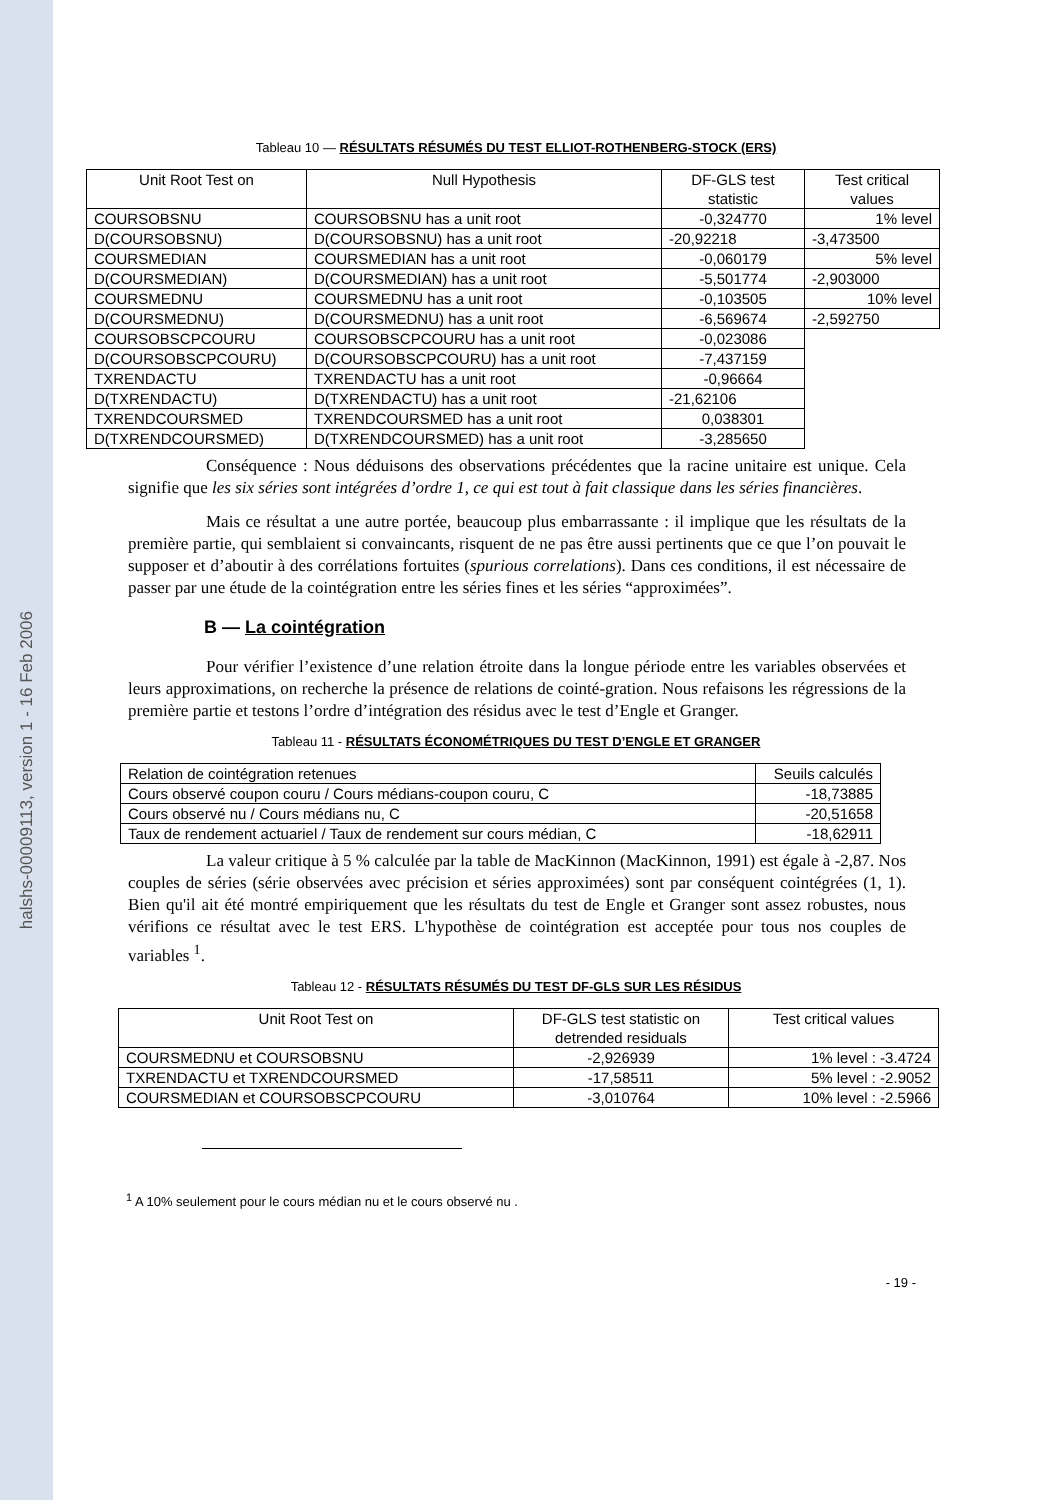halshs-00009113, version 1 - 16 Feb 2006
Tableau 10 — RÉSULTATS RÉSUMÉS DU TEST ELLIOT-ROTHENBERG-STOCK (ERS)
| Unit Root Test on | Null Hypothesis | DF-GLS test statistic | Test critical values |
| --- | --- | --- | --- |
| COURSOBSNU | COURSOBSNU has a unit root | -0,324770 | 1% level |
| D(COURSOBSNU) | D(COURSOBSNU) has a unit root | -20,92218 | -3,473500 |
| COURSMEDIAN | COURSMEDIAN has a unit root | -0,060179 | 5% level |
| D(COURSMEDIAN) | D(COURSMEDIAN) has a unit root | -5,501774 | -2,903000 |
| COURSMEDNU | COURSMEDNU has a unit root | -0,103505 | 10% level |
| D(COURSMEDNU) | D(COURSMEDNU) has a unit root | -6,569674 | -2,592750 |
| COURSOBSCPCOURU | COURSOBSCPCOURU has a unit root | -0,023086 | |
| D(COURSOBSCPCOURU) | D(COURSOBSCPCOURU) has a unit root | -7,437159 | |
| TXRENDACTU | TXRENDACTU has a unit root | -0,96664 | |
| D(TXRENDACTU) | D(TXRENDACTU) has a unit root | -21,62106 | |
| TXRENDCOURSMED | TXRENDCOURSMED has a unit root | 0,038301 | |
| D(TXRENDCOURSMED) | D(TXRENDCOURSMED) has a unit root | -3,285650 | |
Conséquence : Nous déduisons des observations précédentes que la racine unitaire est unique. Cela signifie que les six séries sont intégrées d’ordre 1, ce qui est tout à fait classique dans les séries financières.
Mais ce résultat a une autre portée, beaucoup plus embarrassante : il implique que les résultats de la première partie, qui semblaient si convaincants, risquent de ne pas être aussi pertinents que ce que l’on pouvait le supposer et d’aboutir à des corrélations fortuites (spurious correlations). Dans ces conditions, il est nécessaire de passer par une étude de la cointégration entre les séries fines et les séries “approximées”.
B — La cointégration
Pour vérifier l’existence d’une relation étroite dans la longue période entre les variables observées et leurs approximations, on recherche la présence de relations de cointé-gration. Nous refaisons les régressions de la première partie et testons l’ordre d’intégration des résidus avec le test d’Engle et Granger.
Tableau 11 - RÉSULTATS ÉCONOMÉTRIQUES DU TEST D’ENGLE ET GRANGER
| Relation de cointégration retenues | Seuils calculés |
| Cours observé coupon couru / Cours médians-coupon couru, C | -18,73885 |
| Cours observé nu / Cours médians nu, C | -20,51658 |
| Taux de rendement actuariel / Taux de rendement sur cours médian, C | -18,62911 |
La valeur critique à 5 % calculée par la table de MacKinnon (MacKinnon, 1991) est égale à -2,87. Nos couples de séries (série observées avec précision et séries approximées) sont par conséquent cointégrées (1, 1). Bien qu'il ait été montré empiriquement que les résultats du test de Engle et Granger sont assez robustes, nous vérifions ce résultat avec le test ERS. L'hypothèse de cointégration est acceptée pour tous nos couples de variables <sup>1</sup>.
Tableau 12 - RÉSULTATS RÉSUMÉS DU TEST DF-GLS SUR LES RÉSIDUS
| Unit Root Test on | DF-GLS test statistic on detrended residuals | Test critical values |
| --- | --- | --- |
| COURSMEDNU et COURSOBSNU | -2,926939 | 1% level : -3.4724 |
| TXRENDACTU et TXRENDCOURSMED | -17,58511 | 5% level : -2.9052 |
| COURSMEDIAN et COURSOBSCPCOURU | -3,010764 | 10% level : -2.5966 |
<sup>1</sup> A 10% seulement pour le cours médian nu et le cours observé nu .
- 19 -